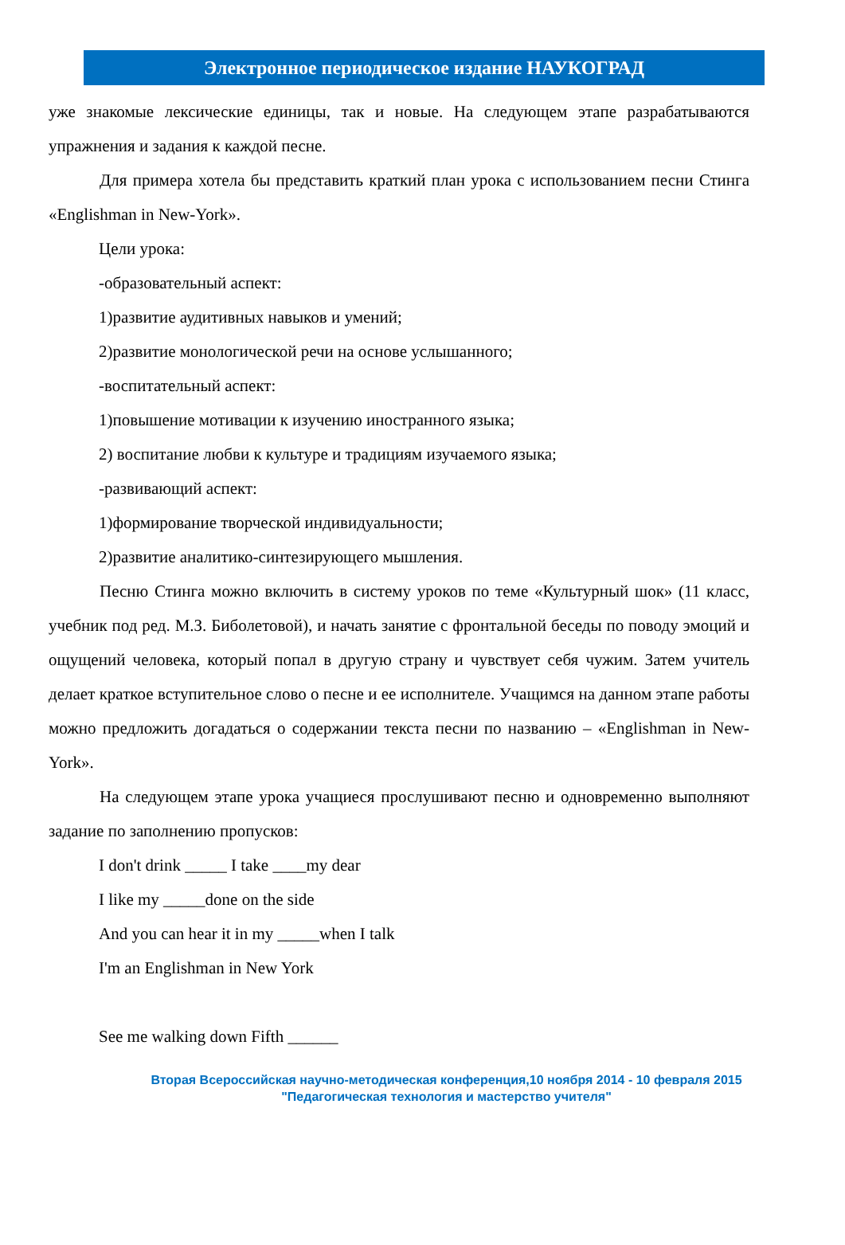Электронное периодическое издание НАУКОГРАД
уже знакомые лексические единицы, так и новые. На следующем этапе разрабатываются упражнения и задания к каждой песне.
Для примера хотела бы представить краткий план урока с использованием песни Стинга «Englishman in New-York».
Цели урока:
-образовательный аспект:
1)развитие аудитивных навыков и умений;
2)развитие монологической речи на основе услышанного;
-воспитательный аспект:
1)повышение мотивации к изучению иностранного языка;
2) воспитание любви к культуре и традициям изучаемого языка;
-развивающий аспект:
1)формирование творческой индивидуальности;
2)развитие аналитико-синтезирующего мышления.
Песню Стинга можно включить в систему уроков по теме «Культурный шок» (11 класс, учебник под ред. М.З. Биболетовой), и начать занятие с фронтальной беседы по поводу эмоций и ощущений человека, который попал в другую страну и чувствует себя чужим. Затем учитель делает краткое вступительное слово о песне и ее исполнителе. Учащимся на данном этапе работы можно предложить догадаться о содержании текста песни по названию – «Englishman in New-York».
На следующем этапе урока учащиеся прослушивают песню и одновременно выполняют задание по заполнению пропусков:
I don't drink _____ I take ____my dear
I like my _____done on the side
And you can hear it in my _____when I talk
I'm an Englishman in New York
See me walking down Fifth ______
Вторая Всероссийская научно-методическая конференция,10 ноября 2014 - 10 февраля 2015
"Педагогическая технология и мастерство учителя"